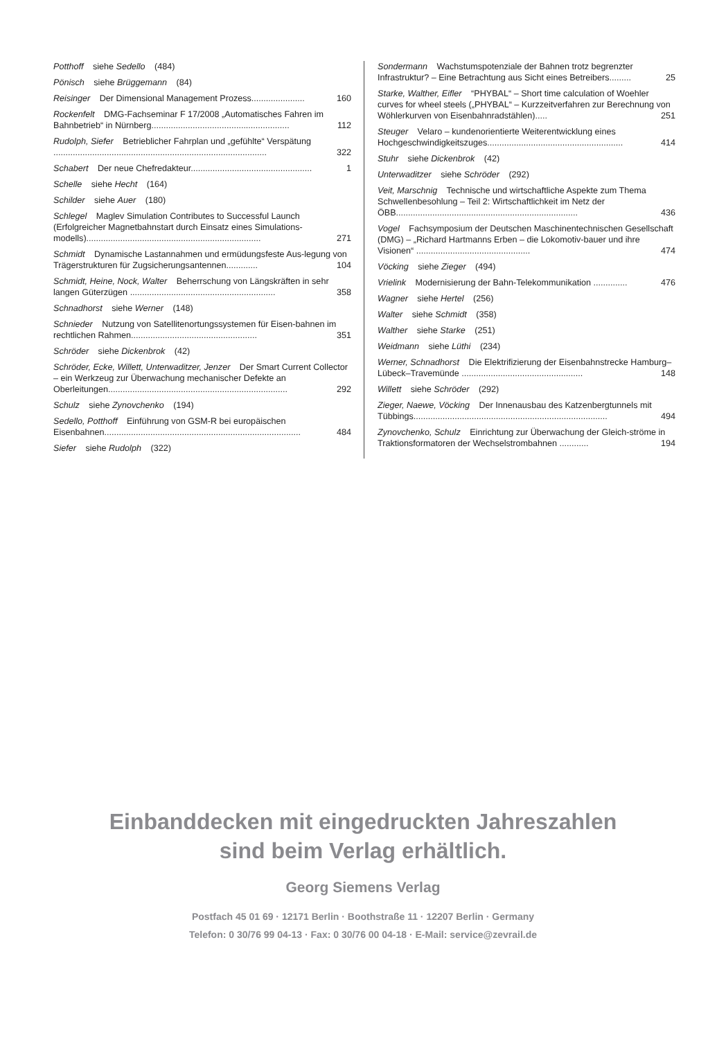Potthoff siehe Sedello (484)
Pönisch siehe Brüggemann (84)
Reisinger Der Dimensional Management Prozess...................... 160
Rockenfelt DMG-Fachseminar F 17/2008 „Automatisches Fahren im Bahnbetrieb“ in Nürnberg......................................................... 112
Rudolph, Siefer Betrieblicher Fahrplan und „gefühlte“ Verspätung ........................................................................................ 322
Schabert Der neue Chefredakteur.................................................. 1
Schelle siehe Hecht (164)
Schilder siehe Auer (180)
Schlegel Maglev Simulation Contributes to Successful Launch (Erfolgreicher Magnetbahnstart durch Einsatz eines Simulations-modells)........................................................................ 271
Schmidt Dynamische Lastannahmen und ermüdungsfeste Aus-legung von Trägerstrukturen für Zugsicherungsantennen............. 104
Schmidt, Heine, Nock, Walter Beherrschung von Längskräften in sehr langen Güterzügen ............................................................ 358
Schnadhorst siehe Werner (148)
Schnieder Nutzung von Satellitenortungssystemen für Eisen-bahnen im rechtlichen Rahmen.................................................... 351
Schröder siehe Dickenbrok (42)
Schröder, Ecke, Willett, Unterwaditzer, Jenzer Der Smart Current Collector – ein Werkzeug zur Überwachung mechanischer Defekte an Oberleitungen.......................................................................... 292
Schulz siehe Zynovchenko (194)
Sedello, Potthoff Einführung von GSM-R bei europäischen Eisenbahnen................................................................................. 484
Siefer siehe Rudolph (322)
Sondermann Wachstumspotenziale der Bahnen trotz begrenzter Infrastruktur? – Eine Betrachtung aus Sicht eines Betreibers......... 25
Starke, Walther, Eifler “PHYBAL“ – Short time calculation of Woehler curves for wheel steels („PHYBAL“ – Kurzzeitverfahren zur Berechnung von Wöhlerkurven von Eisenbahnradstählen)..... 251
Steuger Velaro – kundenorientierte Weiterentwicklung eines Hochgeschwindigkeitszuges........................................................ 414
Stuhr siehe Dickenbrok (42)
Unterwaditzer siehe Schröder (292)
Veit, Marschnig Technische und wirtschaftliche Aspekte zum Thema Schwellenbesohlung – Teil 2: Wirtschaftlichkeit im Netz der ÖBB........................................................................... 436
Vogel Fachsymposium der Deutschen Maschinentechnischen Gesellschaft (DMG) – „Richard Hartmanns Erben – die Lokomotiv-bauer und ihre Visionen“ ............................................... 474
Vöcking siehe Zieger (494)
Vrielink Modernisierung der Bahn-Telekommunikation .............. 476
Wagner siehe Hertel (256)
Walter siehe Schmidt (358)
Walther siehe Starke (251)
Weidmann siehe Lüthi (234)
Werner, Schnadhorst Die Elektrifizierung der Eisenbahnstrecke Hamburg–Lübeck–Travemünde .................................................. 148
Willett siehe Schröder (292)
Zieger, Naewe, Vöcking Der Innenausbau des Katzenbergtunnels mit Tübbings................................................................................ 494
Zynovchenko, Schulz Einrichtung zur Überwachung der Gleich-ströme in Traktionsformatoren der Wechselstrombahnen ............ 194
Einbanddecken mit eingedruckten Jahreszahlen
sind beim Verlag erhältlich.
Georg Siemens Verlag
Postfach 45 01 69 · 12171 Berlin · Boothstraße 11 · 12207 Berlin · Germany
Telefon: 0 30/76 99 04-13 · Fax: 0 30/76 00 04-18 · E-Mail: service@zevrail.de